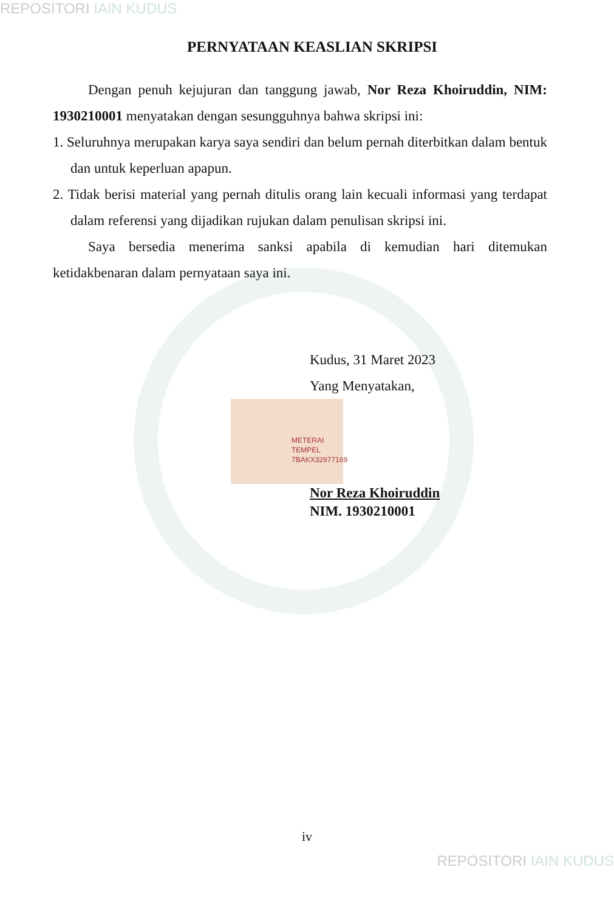REPOSITORI IAIN KUDUS
PERNYATAAN KEASLIAN SKRIPSI
Dengan penuh kejujuran dan tanggung jawab, Nor Reza Khoiruddin, NIM: 1930210001 menyatakan dengan sesungguhnya bahwa skripsi ini:
1. Seluruhnya merupakan karya saya sendiri dan belum pernah diterbitkan dalam bentuk dan untuk keperluan apapun.
2. Tidak berisi material yang pernah ditulis orang lain kecuali informasi yang terdapat dalam referensi yang dijadikan rujukan dalam penulisan skripsi ini.
Saya bersedia menerima sanksi apabila di kemudian hari ditemukan ketidakbenaran dalam pernyataan saya ini.
Kudus, 31 Maret 2023
Yang Menyatakan,
METERAI TEMPEL
7BAKX32977169
Nor Reza Khoiruddin
NIM. 1930210001
iv
REPOSITORI IAIN KUDUS